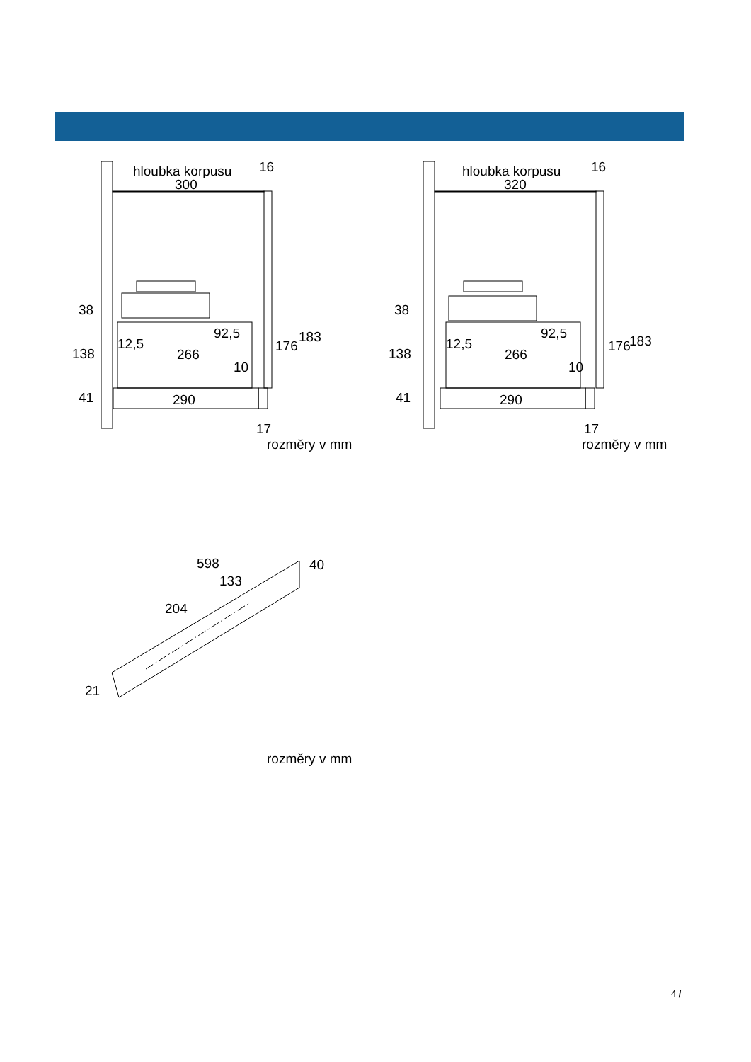hloubka korpusu
300
16
38
138
41
12,5
92,5
266
10
176
183
290
17
rozměry v mm
hloubka korpusu
320
16
38
138
41
12,5
92,5
266
10
176
183
290
17
rozměry v mm
598
40
133
204
21
rozměry v mm
4 /